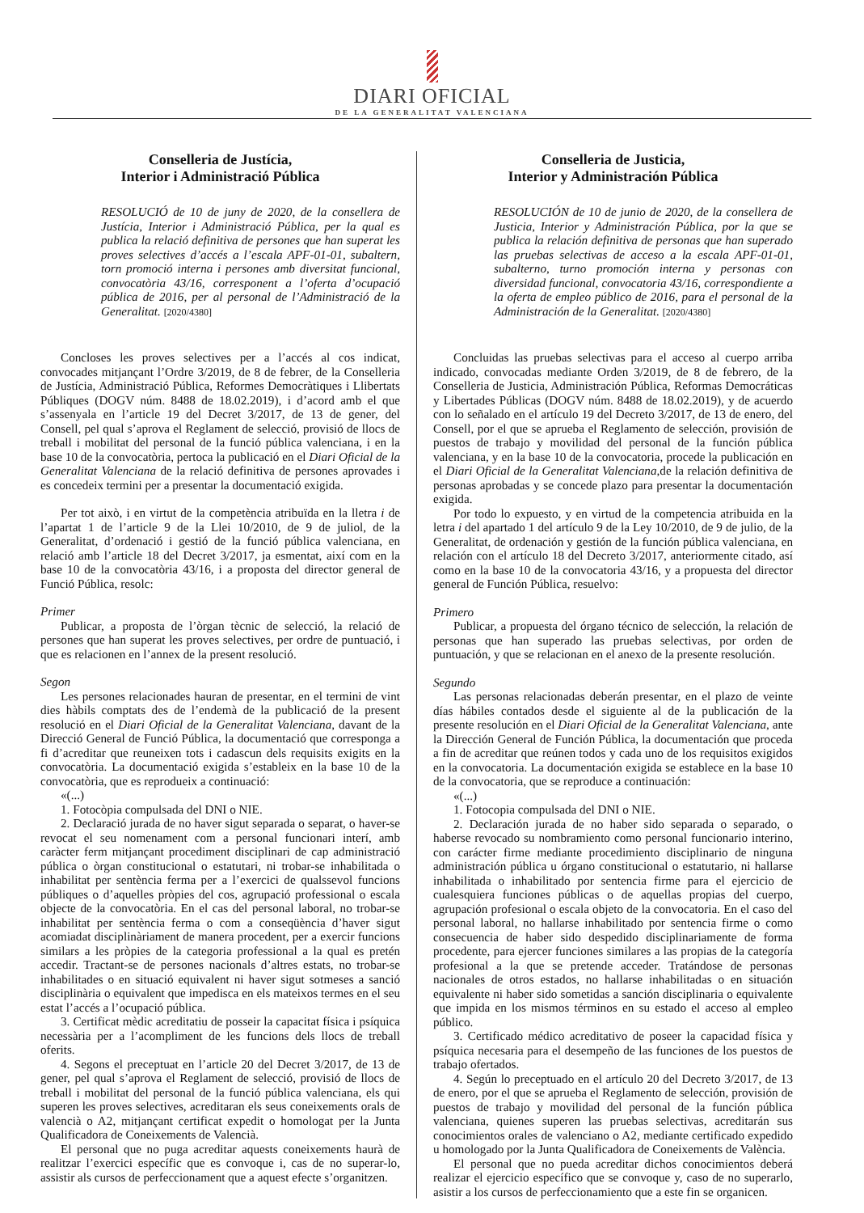DIARI OFICIAL
DE LA GENERALITAT VALENCIANA
Conselleria de Justícia,
Interior i Administració Pública
RESOLUCIÓ de 10 de juny de 2020, de la consellera de Justícia, Interior i Administració Pública, per la qual es publica la relació definitiva de persones que han superat les proves selectives d’accés a l’escala APF-01-01, subaltern, torn promoció interna i persones amb diversitat funcional, convocatòria 43/16, corresponent a l’oferta d’ocupació pública de 2016, per al personal de l’Administració de la Generalitat. [2020/4380]
Concloses les proves selectives per a l’accés al cos indicat, convocades mitjançant l’Ordre 3/2019, de 8 de febrer, de la Conselleria de Justícia, Administració Pública, Reformes Democràtiques i Llibertats Públiques (DOGV núm. 8488 de 18.02.2019), i d’acord amb el que s’assenyala en l’article 19 del Decret 3/2017, de 13 de gener, del Consell, pel qual s’aprova el Reglament de selecció, provisió de llocs de treball i mobilitat del personal de la funció pública valenciana, i en la base 10 de la convocatòria, pertoca la publicació en el Diari Oficial de la Generalitat Valenciana de la relació definitiva de persones aprovades i es concedeix termini per a presentar la documentació exigida.
Per tot això, i en virtut de la competència atribuïda en la lletra i de l’apartat 1 de l’article 9 de la Llei 10/2010, de 9 de juliol, de la Generalitat, d’ordenació i gestió de la funció pública valenciana, en relació amb l’article 18 del Decret 3/2017, ja esmentat, així com en la base 10 de la convocatòria 43/16, i a proposta del director general de Funció Pública, resolc:
Primer
Publicar, a proposta de l’òrgan tècnic de selecció, la relació de persones que han superat les proves selectives, per ordre de puntuació, i que es relacionen en l’annex de la present resolució.
Segon
Les persones relacionades hauran de presentar, en el termini de vint dies hàbils comptats des de l’endemà de la publicació de la present resolució en el Diari Oficial de la Generalitat Valenciana, davant de la Direcció General de Funció Pública, la documentació que corresponga a fi d’acreditar que reuneixen tots i cadascun dels requisits exigits en la convocatòria. La documentació exigida s’estableix en la base 10 de la convocatòria, que es reprodueix a continuació:
«(...)
1. Fotocòpia compulsada del DNI o NIE.
2. Declaració jurada de no haver sigut separada o separat, o haver-se revocat el seu nomenament com a personal funcionari interí, amb caràcter ferm mitjançant procediment disciplinari de cap administració pública o òrgan constitucional o estatutari, ni trobar-se inhabilitada o inhabilitat per sentència ferma per a l’exercici de qualssevol funcions públiques o d’aquelles pròpies del cos, agrupació professional o escala objecte de la convocatòria. En el cas del personal laboral, no trobar-se inhabilitat per sentència ferma o com a conseqüència d’haver sigut acomiadat disciplinàriament de manera procedent, per a exercir funcions similars a les pròpies de la categoria professional a la qual es pretén accedir. Tractant-se de persones nacionals d’altres estats, no trobar-se inhabilitades o en situació equivalent ni haver sigut sotmeses a sanció disciplinària o equivalent que impedisca en els mateixos termes en el seu estat l’accés a l’ocupació pública.
3. Certificat mèdic acreditatiu de posseir la capacitat física i psíquica necessària per a l’acompliment de les funcions dels llocs de treball oferits.
4. Segons el preceptuat en l’article 20 del Decret 3/2017, de 13 de gener, pel qual s’aprova el Reglament de selecció, provisió de llocs de treball i mobilitat del personal de la funció pública valenciana, els qui superen les proves selectives, acreditaran els seus coneixements orals de valencià o A2, mitjançant certificat expedit o homologat per la Junta Qualificadora de Coneixements de Valencià.
El personal que no puga acreditar aquests coneixements haurà de realitzar l’exercici específic que es convoque i, cas de no superar-lo, assistir als cursos de perfeccionament que a aquest efecte s’organitzen.
Conselleria de Justicia,
Interior y Administración Pública
RESOLUCIÓN de 10 de junio de 2020, de la consellera de Justicia, Interior y Administración Pública, por la que se publica la relación definitiva de personas que han superado las pruebas selectivas de acceso a la escala APF-01-01, subalterno, turno promoción interna y personas con diversidad funcional, convocatoria 43/16, correspondiente a la oferta de empleo público de 2016, para el personal de la Administración de la Generalitat. [2020/4380]
Concluidas las pruebas selectivas para el acceso al cuerpo arriba indicado, convocadas mediante Orden 3/2019, de 8 de febrero, de la Conselleria de Justicia, Administración Pública, Reformas Democráticas y Libertades Públicas (DOGV núm. 8488 de 18.02.2019), y de acuerdo con lo señalado en el artículo 19 del Decreto 3/2017, de 13 de enero, del Consell, por el que se aprueba el Reglamento de selección, provisión de puestos de trabajo y movilidad del personal de la función pública valenciana, y en la base 10 de la convocatoria, procede la publicación en el Diari Oficial de la Generalitat Valenciana,de la relación definitiva de personas aprobadas y se concede plazo para presentar la documentación exigida.
Por todo lo expuesto, y en virtud de la competencia atribuida en la letra i del apartado 1 del artículo 9 de la Ley 10/2010, de 9 de julio, de la Generalitat, de ordenación y gestión de la función pública valenciana, en relación con el artículo 18 del Decreto 3/2017, anteriormente citado, así como en la base 10 de la convocatoria 43/16, y a propuesta del director general de Función Pública, resuelvo:
Primero
Publicar, a propuesta del órgano técnico de selección, la relación de personas que han superado las pruebas selectivas, por orden de puntuación, y que se relacionan en el anexo de la presente resolución.
Segundo
Las personas relacionadas deberán presentar, en el plazo de veinte días hábiles contados desde el siguiente al de la publicación de la presente resolución en el Diari Oficial de la Generalitat Valenciana, ante la Dirección General de Función Pública, la documentación que proceda a fin de acreditar que reúnen todos y cada uno de los requisitos exigidos en la convocatoria. La documentación exigida se establece en la base 10 de la convocatoria, que se reproduce a continuación:
«(...)
1. Fotocopia compulsada del DNI o NIE.
2. Declaración jurada de no haber sido separada o separado, o haberse revocado su nombramiento como personal funcionario interino, con carácter firme mediante procedimiento disciplinario de ninguna administración pública u órgano constitucional o estatutario, ni hallarse inhabilitada o inhabilitado por sentencia firme para el ejercicio de cualesquiera funciones públicas o de aquellas propias del cuerpo, agrupación profesional o escala objeto de la convocatoria. En el caso del personal laboral, no hallarse inhabilitado por sentencia firme o como consecuencia de haber sido despedido disciplinariamente de forma procedente, para ejercer funciones similares a las propias de la categoría profesional a la que se pretende acceder. Tratándose de personas nacionales de otros estados, no hallarse inhabilitadas o en situación equivalente ni haber sido sometidas a sanción disciplinaria o equivalente que impida en los mismos términos en su estado el acceso al empleo público.
3. Certificado médico acreditativo de poseer la capacidad física y psíquica necesaria para el desempeño de las funciones de los puestos de trabajo ofertados.
4. Según lo preceptuado en el artículo 20 del Decreto 3/2017, de 13 de enero, por el que se aprueba el Reglamento de selección, provisión de puestos de trabajo y movilidad del personal de la función pública valenciana, quienes superen las pruebas selectivas, acreditarán sus conocimientos orales de valenciano o A2, mediante certificado expedido u homologado por la Junta Qualificadora de Coneixements de València.
El personal que no pueda acreditar dichos conocimientos deberá realizar el ejercicio específico que se convoque y, caso de no superarlo, asistir a los cursos de perfeccionamiento que a este fin se organicen.